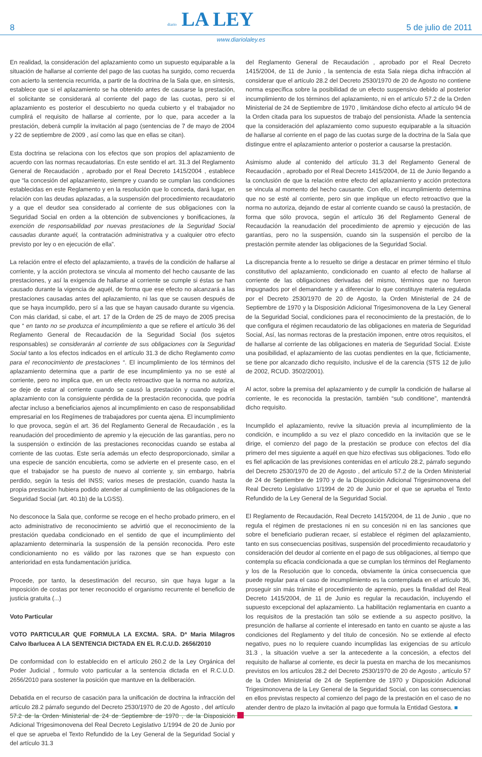8 diario LA LEY 5 de julio de 2011
www.diariolaley.es
En realidad, la consideración del aplazamiento como un supuesto equiparable a la situación de hallarse al corriente del pago de las cuotas ha surgido, como recuerda con acierto la sentencia recurrida, a partir de la doctrina de la Sala que, en síntesis, establece que si el aplazamiento se ha obtenido antes de causarse la prestación, el solicitante se considerará al corriente del pago de las cuotas, pero si el aplazamiento es posterior el descubierto no queda cubierto y el trabajador no cumplirá el requisito de hallarse al corriente, por lo que, para acceder a la prestación, deberá cumplir la invitación al pago (sentencias de 7 de mayo de 2004 y 22 de septiembre de 2009 , así como las que en ellas se citan).
Esta doctrina se relaciona con los efectos que son propios del aplazamiento de acuerdo con las normas recaudatorias. En este sentido el art. 31.3 del Reglamento General de Recaudación , aprobado por el Real Decreto 1415/2004 , establece que “la concesión del aplazamiento, siempre y cuando se cumplan las condiciones establecidas en este Reglamento y en la resolución que lo conceda, dará lugar, en relación con las deudas aplazadas, a la suspensión del procedimiento recaudatorio y a que el deudor sea considerado al corriente de sus obligaciones con la Seguridad Social en orden a la obtención de subvenciones y bonificaciones, la exención de responsabilidad por nuevas prestaciones de la Seguridad Social causadas durante aquél, la contratación administrativa y a cualquier otro efecto previsto por ley o en ejecución de ella”.
La relación entre el efecto del aplazamiento, a través de la condición de hallarse al corriente, y la acción protectora se vincula al momento del hecho causante de las prestaciones, y así la exigencia de hallarse al corriente se cumple si éstas se han causado durante la vigencia de aquél, de forma que ese efecto no alcanzará a las prestaciones causadas antes del aplazamiento, ni las que se causen después de que se haya incumplido, pero sí a las que se hayan causado durante su vigencia. Con más claridad, si cabe, el art. 17 de la Orden de 25 de mayo de 2005 precisa que “ en tanto no se produzca el incumplimiento a que se refiere el artículo 36 del Reglamento General de Recaudación de la Seguridad Social (los sujetos responsables) se considerarán al corriente de sus obligaciones con la Seguridad Social tanto a los efectos indicados en el artículo 31.3 de dicho Reglamento como para el reconocimiento de prestaciones “. El incumplimiento de los términos del aplazamiento determina que a partir de ese incumplimiento ya no se esté al corriente, pero no implica que, en un efecto retroactivo que la norma no autoriza, se deje de estar al corriente cuando se causó la prestación y cuando regía el aplazamiento con la consiguiente pérdida de la prestación reconocida, que podría afectar incluso a beneficiarios ajenos al incumplimiento en caso de responsabilidad empresarial en los Regímenes de trabajadores por cuenta ajena. El incumplimiento lo que provoca, según el art. 36 del Reglamento General de Recaudación , es la reanudación del procedimiento de apremio y la ejecución de las garantías, pero no la suspensión o extinción de las prestaciones reconocidas cuando se estaba al corriente de las cuotas. Este sería además un efecto desproporcionado, similar a una especie de sanción encubierta, como se advierte en el presente caso, en el que el trabajador se ha puesto de nuevo al corriente y, sin embargo, habría perdido, según la tesis del INSS; varios meses de prestación, cuando hasta la propia prestación hubiera podido atender al cumplimiento de las obligaciones de la Seguridad Social (art. 40.1b) de la LGSS).
No desconoce la Sala que, conforme se recoge en el hecho probado primero, en el acto administrativo de reconocimiento se advirtió que el reconocimiento de la prestación quedaba condicionado en el sentido de que el incumplimiento del aplazamiento determinaría la suspensión de la pensión reconocida. Pero este condicionamiento no es válido por las razones que se han expuesto con anterioridad en esta fundamentación jurídica.
Procede, por tanto, la desestimación del recurso, sin que haya lugar a la imposición de costas por tener reconocido el organismo recurrente el beneficio de justicia gratuita (...)
Voto Particular
VOTO PARTICULAR QUE FORMULA LA EXCMA. SRA. Dª Maria Milagros Calvo Ibarlucea A LA SENTENCIA DICTADA EN EL R.C.U.D. 2656/2010
De conformidad con lo establecido en el artículo 260.2 de la Ley Orgánica del Poder Judicial , formulo voto particular a la sentencia dictada en el R.C.U.D. 2656/2010 para sostener la posición que mantuve en la deliberación.
Debatida en el recurso de casación para la unificación de doctrina la infracción del artículo 28.2 párrafo segundo del Decreto 2530/1970 de 20 de Agosto , del artículo 57.2 de la Orden Ministerial de 24 de Septiembre de 1970 , de la Disposición Adicional Trigesimonovena del Real Decreto Legislativo 1/1994 de 20 de Junio por el que se aprueba el Texto Refundido de la Ley General de la Seguridad Social y del artículo 31.3
del Reglamento General de Recaudación , aprobado por el Real Decreto 1415/2004, de 11 de Junio , la sentencia de esta Sala niega dicha infracción al considerar que el artículo 28.2 del Decreto 2530/1970 de 20 de Agosto no contiene norma específica sobre la posibilidad de un efecto suspensivo debido al posterior incumplimiento de los términos del aplazamiento, ni en el artículo 57.2 de la Orden Ministerial de 24 de Septiembre de 1970 , limitándose dicho efecto al artículo 94 de la Orden citada para los supuestos de trabajo del pensionista. Añade la sentencia que la consideración del aplazamiento como supuesto equiparable a la situación de hallarse al corriente en el pago de las cuotas surge de la doctrina de la Sala que distingue entre el aplazamiento anterior o posterior a causarse la prestación.
Asimismo alude al contenido del artículo 31.3 del Reglamento General de Recaudación , aprobado por el Real Decreto 1415/2004, de 11 de Junio llegando a la conclusión de que la relación entre efecto del aplazamiento y acción protectora se vincula al momento del hecho causante. Con ello, el incumplimiento determina que no se esté al corriente, pero sin que implique un efecto retroactivo que la norma no autoriza, dejando de estar al corriente cuando se causó la prestación, de forma que sólo provoca, según el artículo 36 del Reglamento General de Recaudación la reanudación del procedimiento de apremio y ejecución de las garantías, pero no la suspensión, cuando sin la suspensión el percibo de la prestación permite atender las obligaciones de la Seguridad Social.
La discrepancia frente a lo resuelto se dirige a destacar en primer término el título constitutivo del aplazamiento, condicionado en cuanto al efecto de hallarse al corriente de las obligaciones derivadas del mismo, términos que no fueron impugnados por el demandante y a diferenciar lo que constituye materia regulada por el Decreto 2530/1970 de 20 de Agosto, la Orden Ministerial de 24 de Septiembre de 1970 y la Disposición Adicional Trigesimonovena de la Ley General de la Seguridad Social, condiciones para el reconocimiento de la prestación, de lo que configura el régimen recaudatorio de las obligaciones en materia de Seguridad Social, Así, las normas rectoras de la prestación imponen, entre otros requisitos, el de hallarse al corriente de las obligaciones en materia de Seguridad Social. Existe una posibilidad, el aplazamiento de las cuotas pendientes en la que, ficticiamente, se tiene por alcanzado dicho requisito, inclusive el de la carencia (STS 12 de julio de 2002, RCUD. 3502/2001).
Al actor, sobre la premisa del aplazamiento y de cumplir la condición de hallarse al corriente, le es reconocida la prestación, también “sub conditione”, mantendrá dicho requisito.
Incumplido el aplazamiento, revive la situación previa al incumplimiento de la condición, e incumplido a su vez el plazo concedido en la invitación que se le dirige, el comienzo del pago de la prestación se produce con efectos del día primero del mes siguiente a aquél en que hizo efectivas sus obligaciones. Todo ello es fiel aplicación de las previsiones contenidas en el artículo 28.2, párrafo segundo del Decreto 2530/1970 de 20 de Agosto , del artículo 57.2 de la Orden Ministerial de 24 de Septiembre de 1970 y de la Disposición Adicional Trigesimonovena del Real Decreto Legislativo 1/1994 de 20 de Junio por el que se aprueba el Texto Refundido de la Ley General de la Seguridad Social.
El Reglamento de Recaudación, Real Decreto 1415/2004, de 11 de Junio , que no regula el régimen de prestaciones ni en su concesión ni en las sanciones que sobre el beneficiario pudieran recaer, sí establece el régimen del aplazamiento, tanto en sus consecuencias positivas, suspensión del procedimiento recaudatorio y consideración del deudor al corriente en el pago de sus obligaciones, al tiempo que contempla su eficacia condicionada a que se cumplan los términos del Reglamento y los de la Resolución que lo conceda, obviamente la única consecuencia que puede regular para el caso de incumplimiento es la contemplada en el artículo 36, proseguir sin más trámite el procedimiento de apremio, pues la finalidad del Real Decreto 1415/2004, de 11 de Junio es regular la recaudación, incluyendo el supuesto excepcional del aplazamiento. La habilitación reglamentaria en cuanto a los requisitos de la prestación tan sólo se extiende a su aspecto positivo, la presunción de hallarse al corriente el interesado en tanto en cuanto se ajuste a las condiciones del Reglamento y del título de concesión. No se extiende al efecto negativo, pues no lo requiere cuando incumplidas las exigencias de su artículo 31.3 , la situación vuelve a ser la antecedente a la concesión, a efectos del requisito de hallarse al corriente, es decir la puesta en marcha de los mecanismos previstos en los artículos 28.2 del Decreto 2530/1970 de 20 de Agosto , artículo 57 de la Orden Ministerial de 24 de Septiembre de 1970 y Disposición Adicional Trigesimonovena de la Ley General de la Seguridad Social, con las consecuencias en ellos previstas respecto al comienzo del pago de la prestación en el caso de no atender dentro de plazo la invitación al pago que formula la Entidad Gestora. ■